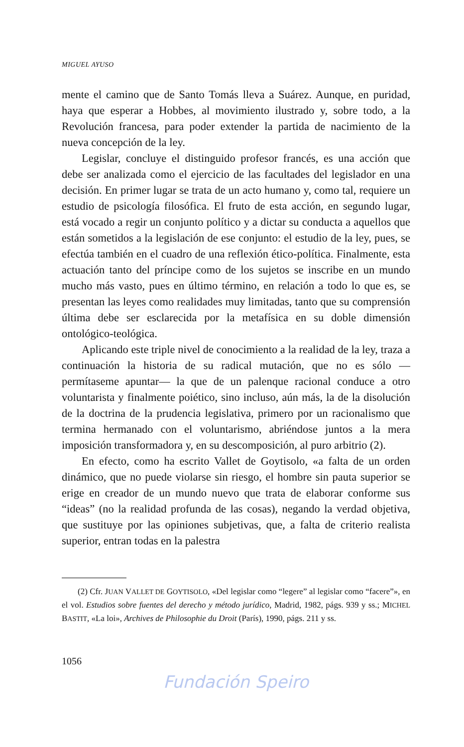MIGUEL AYUSO
mente el camino que de Santo Tomás lleva a Suárez. Aunque, en puridad, haya que esperar a Hobbes, al movimiento ilustrado y, sobre todo, a la Revolución francesa, para poder extender la partida de nacimiento de la nueva concepción de la ley.
Legislar, concluye el distinguido profesor francés, es una acción que debe ser analizada como el ejercicio de las facultades del legislador en una decisión. En primer lugar se trata de un acto humano y, como tal, requiere un estudio de psicología filosófica. El fruto de esta acción, en segundo lugar, está vocado a regir un conjunto político y a dictar su conducta a aquellos que están sometidos a la legislación de ese conjunto: el estudio de la ley, pues, se efectúa también en el cuadro de una reflexión ético-política. Finalmente, esta actuación tanto del príncipe como de los sujetos se inscribe en un mundo mucho más vasto, pues en último término, en relación a todo lo que es, se presentan las leyes como realidades muy limitadas, tanto que su comprensión última debe ser esclarecida por la metafísica en su doble dimensión ontológico-teológica.
Aplicando este triple nivel de conocimiento a la realidad de la ley, traza a continuación la historia de su radical mutación, que no es sólo —permítaseme apuntar— la que de un palenque racional conduce a otro voluntarista y finalmente poiético, sino incluso, aún más, la de la disolución de la doctrina de la prudencia legislativa, primero por un racionalismo que termina hermanado con el voluntarismo, abriéndose juntos a la mera imposición transformadora y, en su descomposición, al puro arbitrio (2).
En efecto, como ha escrito Vallet de Goytisolo, «a falta de un orden dinámico, que no puede violarse sin riesgo, el hombre sin pauta superior se erige en creador de un mundo nuevo que trata de elaborar conforme sus “ideas” (no la realidad profunda de las cosas), negando la verdad objetiva, que sustituye por las opiniones subjetivas, que, a falta de criterio realista superior, entran todas en la palestra
(2) Cfr. JUAN VALLET DE GOYTISOLO, «Del legislar como “legere” al legislar como “facere”», en el vol. Estudios sobre fuentes del derecho y método jurídico, Madrid, 1982, págs. 939 y ss.; MICHEL BASTIT, «La loi», Archives de Philosophie du Droit (París), 1990, págs. 211 y ss.
1056
Fundación Speiro